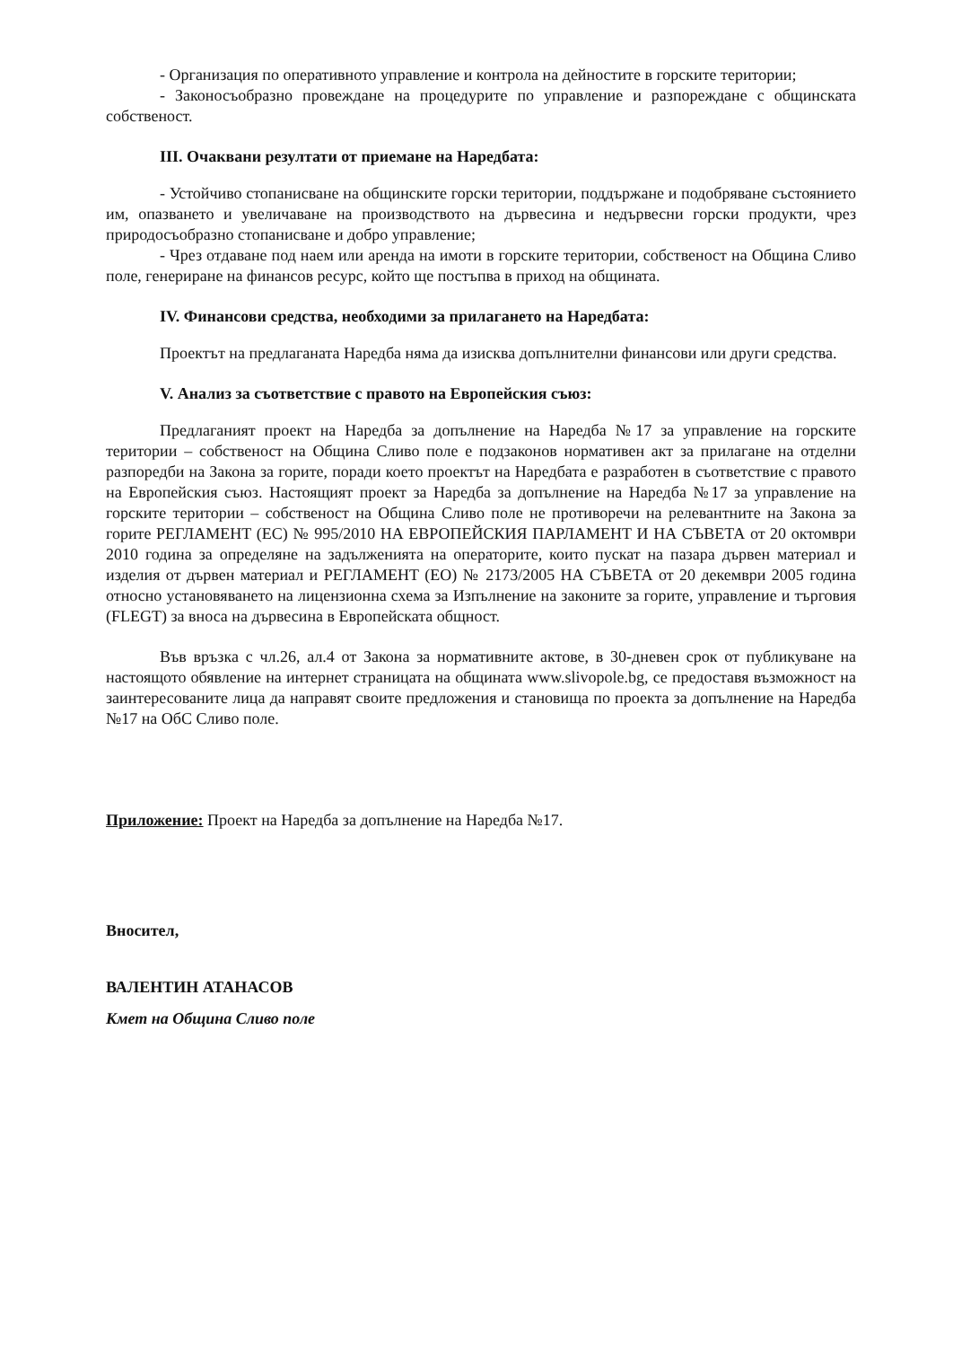- Организация по оперативното управление и контрола на дейностите в горските територии;
- Законосъобразно провеждане на процедурите по управление и разпореждане с общинската собственост.
III. Очаквани резултати от приемане на Наредбата:
- Устойчиво стопанисване на общинските горски територии, поддържане и подобряване състоянието им, опазването и увеличаване на производството на дървесина и недървесни горски продукти, чрез природосъобразно стопанисване и добро управление;
- Чрез отдаване под наем или аренда на имоти в горските територии, собственост на Община Сливо поле, генериране на финансов ресурс, който ще постъпва в приход на общината.
IV. Финансови средства, необходими за прилагането на Наредбата:
Проектът на предлаганата Наредба няма да изисква допълнителни финансови или други средства.
V. Анализ за съответствие с правото на Европейския съюз:
Предлаганият проект на Наредба за допълнение на Наредба №17 за управление на горските територии – собственост на Община Сливо поле е подзаконов нормативен акт за прилагане на отделни разпоредби на Закона за горите, поради което проектът на Наредбата е разработен в съответствие с правото на Европейския съюз. Настоящият проект за Наредба за допълнение на Наредба №17 за управление на горските територии – собственост на Община Сливо поле не противоречи на релевантните на Закона за горите РЕГЛАМЕНТ (ЕС) № 995/2010 НА ЕВРОПЕЙСКИЯ ПАРЛАМЕНТ И НА СЪВЕТА от 20 октомври 2010 година за определяне на задълженията на операторите, които пускат на пазара дървен материал и изделия от дървен материал и РЕГЛАМЕНТ (ЕО) № 2173/2005 НА СЪВЕТА от 20 декември 2005 година относно установяването на лицензионна схема за Изпълнение на законите за горите, управление и търговия (FLEGT) за вноса на дървесина в Европейската общност.
Във връзка с чл.26, ал.4 от Закона за нормативните актове, в 30-дневен срок от публикуване на настоящото обявление на интернет страницата на общината www.slivopole.bg, се предоставя възможност на заинтересованите лица да направят своите предложения и становища по проекта за допълнение на Наредба №17 на ОбС Сливо поле.
Приложение: Проект на Наредба за допълнение на Наредба №17.
Вносител,
ВАЛЕНТИН АТАНАСОВ
Кмет на Община Сливо поле